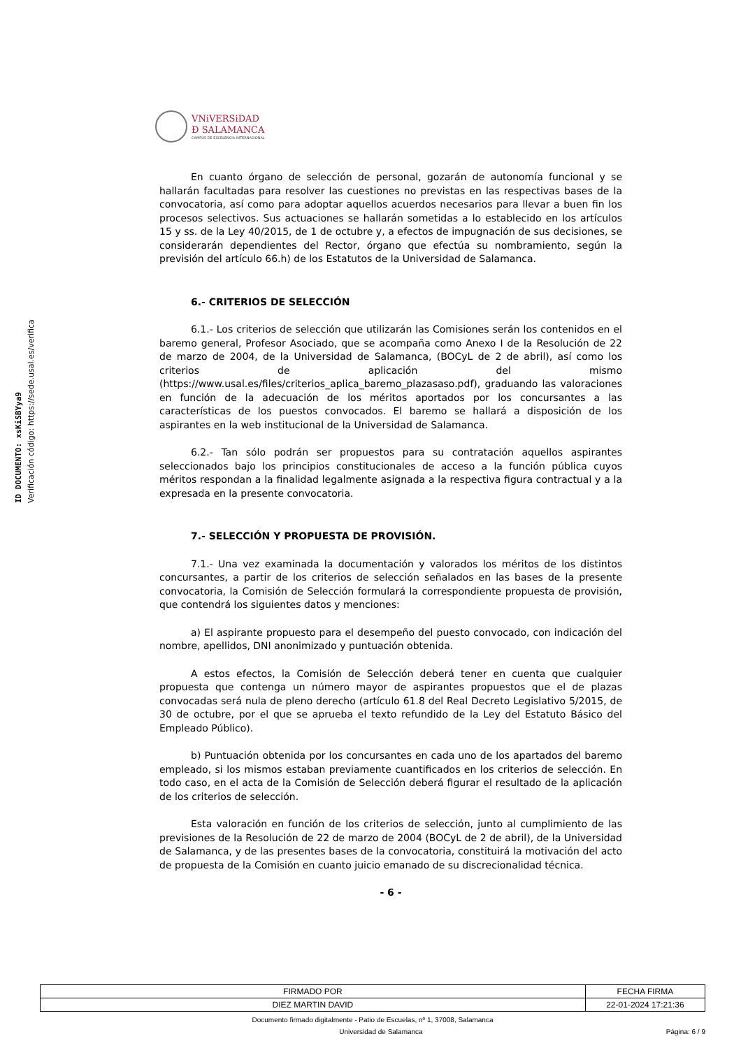ID DOCUMENTO: xsKiSBYya9
Verificación código: https://sede.usal.es/verifica
VNiVERSiDAD
Ð SALAMANCA
CAMPUS DE EXCELENCIA INTERNACIONAL
En cuanto órgano de selección de personal, gozarán de autonomía funcional y se hallarán facultadas para resolver las cuestiones no previstas en las respectivas bases de la convocatoria, así como para adoptar aquellos acuerdos necesarios para llevar a buen fin los procesos selectivos. Sus actuaciones se hallarán sometidas a lo establecido en los artículos 15 y ss. de la Ley 40/2015, de 1 de octubre y, a efectos de impugnación de sus decisiones, se considerarán dependientes del Rector, órgano que efectúa su nombramiento, según la previsión del artículo 66.h) de los Estatutos de la Universidad de Salamanca.
6.- CRITERIOS DE SELECCIÓN
6.1.- Los criterios de selección que utilizarán las Comisiones serán los contenidos en el baremo general, Profesor Asociado, que se acompaña como Anexo I de la Resolución de 22 de marzo de 2004, de la Universidad de Salamanca, (BOCyL de 2 de abril), así como los criterios de aplicación del mismo (https://www.usal.es/files/criterios_aplica_baremo_plazasaso.pdf), graduando las valoraciones en función de la adecuación de los méritos aportados por los concursantes a las características de los puestos convocados. El baremo se hallará a disposición de los aspirantes en la web institucional de la Universidad de Salamanca.
6.2.- Tan sólo podrán ser propuestos para su contratación aquellos aspirantes seleccionados bajo los principios constitucionales de acceso a la función pública cuyos méritos respondan a la finalidad legalmente asignada a la respectiva figura contractual y a la expresada en la presente convocatoria.
7.- SELECCIÓN Y PROPUESTA DE PROVISIÓN.
7.1.- Una vez examinada la documentación y valorados los méritos de los distintos concursantes, a partir de los criterios de selección señalados en las bases de la presente convocatoria, la Comisión de Selección formulará la correspondiente propuesta de provisión, que contendrá los siguientes datos y menciones:
a) El aspirante propuesto para el desempeño del puesto convocado, con indicación del nombre, apellidos, DNI anonimizado y puntuación obtenida.
A estos efectos, la Comisión de Selección deberá tener en cuenta que cualquier propuesta que contenga un número mayor de aspirantes propuestos que el de plazas convocadas será nula de pleno derecho (artículo 61.8 del Real Decreto Legislativo 5/2015, de 30 de octubre, por el que se aprueba el texto refundido de la Ley del Estatuto Básico del Empleado Público).
b) Puntuación obtenida por los concursantes en cada uno de los apartados del baremo empleado, si los mismos estaban previamente cuantificados en los criterios de selección. En todo caso, en el acta de la Comisión de Selección deberá figurar el resultado de la aplicación de los criterios de selección.
Esta valoración en función de los criterios de selección, junto al cumplimiento de las previsiones de la Resolución de 22 de marzo de 2004 (BOCyL de 2 de abril), de la Universidad de Salamanca, y de las presentes bases de la convocatoria, constituirá la motivación del acto de propuesta de la Comisión en cuanto juicio emanado de su discrecionalidad técnica.
- 6 -
| FIRMADO POR | FECHA FIRMA |
| DIEZ MARTIN DAVID | 22-01-2024 17:21:36 |
Documento firmado digitalmente - Patio de Escuelas, nº 1, 37008, Salamanca
Universidad de Salamanca Página: 6 / 9